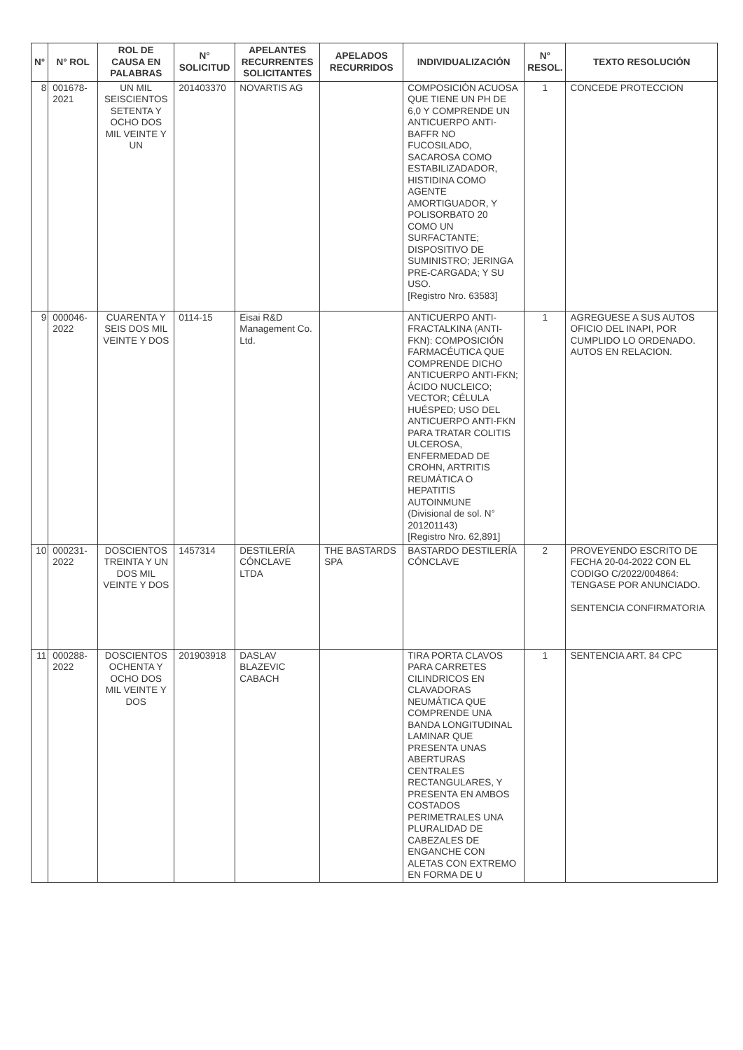| N° | N° ROL | ROL DE CAUSA EN PALABRAS | N° SOLICITUD | APELANTES RECURRENTES SOLICITANTES | APELADOS RECURRIDOS | INDIVIDUALIZACIÓN | N° RESOL. | TEXTO RESOLUCIÓN |
| --- | --- | --- | --- | --- | --- | --- | --- | --- |
| 8 | 001678-2021 | UN MIL SEISCIENTOS SETENTA Y OCHO DOS MIL VEINTE Y UN | 201403370 | NOVARTIS AG | | COMPOSICIÓN ACUOSA QUE TIENE UN PH DE 6,0 Y COMPRENDE UN ANTICUERPO ANTI-BAFFR NO FUCOSILADO, SACAROSA COMO ESTABILIZADADOR, HISTIDINA COMO AGENTE AMORTIGUADOR, Y POLISORBATO 20 COMO UN SURFACTANTE; DISPOSITIVO DE SUMINISTRO; JERINGA PRE-CARGADA; Y SU USO. [Registro Nro. 63583] | 1 | CONCEDE PROTECCION |
| 9 | 000046-2022 | CUARENTA Y SEIS DOS MIL VEINTE Y DOS | 0114-15 | Eisai R&D Management Co. Ltd. | | ANTICUERPO ANTI-FRACTALKINA (ANTI-FKN): COMPOSICIÓN FARMACÉUTICA QUE COMPRENDE DICHO ANTICUERPO ANTI-FKN; ÁCIDO NUCLEICO; VECTOR; CÉLULA HUÉSPED; USO DEL ANTICUERPO ANTI-FKN PARA TRATAR COLITIS ULCEROSA, ENFERMEDAD DE CROHN, ARTRITIS REUMÁTICA O HEPATITIS AUTOINMUNE (Divisional de sol. N° 201201143) [Registro Nro. 62,891] | 1 | AGREGUESE A SUS AUTOS OFICIO DEL INAPI, POR CUMPLIDO LO ORDENADO. AUTOS EN RELACION. |
| 10 | 000231-2022 | DOSCIENTOS TREINTA Y UN DOS MIL VEINTE Y DOS | 1457314 | DESTILERÍA CÓNCLAVE LTDA | THE BASTARDS SPA | BASTARDO DESTILERÍA CÓNCLAVE | 2 | PROVEYENDO ESCRITO DE FECHA 20-04-2022 CON EL CODIGO C/2022/004864: TENGASE POR ANUNCIADO. SENTENCIA CONFIRMATORIA |
| 11 | 000288-2022 | DOSCIENTOS OCHENTA Y OCHO DOS MIL VEINTE Y DOS | 201903918 | DASLAV BLAZEVIC CABACH | | TIRA PORTA CLAVOS PARA CARRETES CILINDRICOS EN CLAVADORAS NEUMÁTICA QUE COMPRENDE UNA BANDA LONGITUDINAL LAMINAR QUE PRESENTA UNAS ABERTURAS CENTRALES RECTANGULARES, Y PRESENTA EN AMBOS COSTADOS PERIMETRALES UNA PLURALIDAD DE CABEZALES DE ENGANCHE CON ALETAS CON EXTREMO EN FORMA DE U | 1 | SENTENCIA ART. 84 CPC |